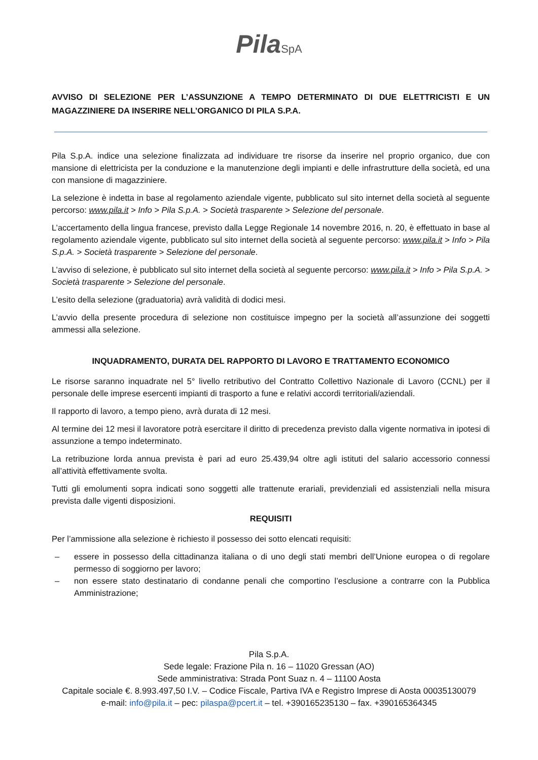Pila SpA
AVVISO DI SELEZIONE PER L’ASSUNZIONE A TEMPO DETERMINATO DI DUE ELETTRICISTI E UN MAGAZZINIERE DA INSERIRE NELL’ORGANICO DI PILA S.P.A.
Pila S.p.A. indice una selezione finalizzata ad individuare tre risorse da inserire nel proprio organico, due con mansione di elettricista per la conduzione e la manutenzione degli impianti e delle infrastrutture della società, ed una con mansione di magazziniere.
La selezione è indetta in base al regolamento aziendale vigente, pubblicato sul sito internet della società al seguente percorso: www.pila.it > Info > Pila S.p.A. > Società trasparente > Selezione del personale.
L’accertamento della lingua francese, previsto dalla Legge Regionale 14 novembre 2016, n. 20, è effettuato in base al regolamento aziendale vigente, pubblicato sul sito internet della società al seguente percorso: www.pila.it > Info > Pila S.p.A. > Società trasparente > Selezione del personale.
L’avviso di selezione, è pubblicato sul sito internet della società al seguente percorso: www.pila.it > Info > Pila S.p.A. > Società trasparente > Selezione del personale.
L’esito della selezione (graduatoria) avrà validità di dodici mesi.
L’avvio della presente procedura di selezione non costituisce impegno per la società all’assunzione dei soggetti ammessi alla selezione.
INQUADRAMENTO, DURATA DEL RAPPORTO DI LAVORO E TRATTAMENTO ECONOMICO
Le risorse saranno inquadrate nel 5° livello retributivo del Contratto Collettivo Nazionale di Lavoro (CCNL) per il personale delle imprese esercenti impianti di trasporto a fune e relativi accordi territoriali/aziendali.
Il rapporto di lavoro, a tempo pieno, avrà durata di 12 mesi.
Al termine dei 12 mesi il lavoratore potrà esercitare il diritto di precedenza previsto dalla vigente normativa in ipotesi di assunzione a tempo indeterminato.
La retribuzione lorda annua prevista è pari ad euro 25.439,94 oltre agli istituti del salario accessorio connessi all’attività effettivamente svolta.
Tutti gli emolumenti sopra indicati sono soggetti alle trattenute erariali, previdenziali ed assistenziali nella misura prevista dalle vigenti disposizioni.
REQUISITI
Per l’ammissione alla selezione è richiesto il possesso dei sotto elencati requisiti:
– essere in possesso della cittadinanza italiana o di uno degli stati membri dell’Unione europea o di regolare permesso di soggiorno per lavoro;
– non essere stato destinatario di condanne penali che comportino l’esclusione a contrarre con la Pubblica Amministrazione;
Pila S.p.A.
Sede legale: Frazione Pila n. 16 – 11020 Gressan (AO)
Sede amministrativa: Strada Pont Suaz n. 4 – 11100 Aosta
Capitale sociale €. 8.993.497,50 I.V. – Codice Fiscale, Partiva IVA e Registro Imprese di Aosta 00035130079
e-mail: info@pila.it – pec: pilaspa@pcert.it – tel. +390165235130 – fax. +390165364345